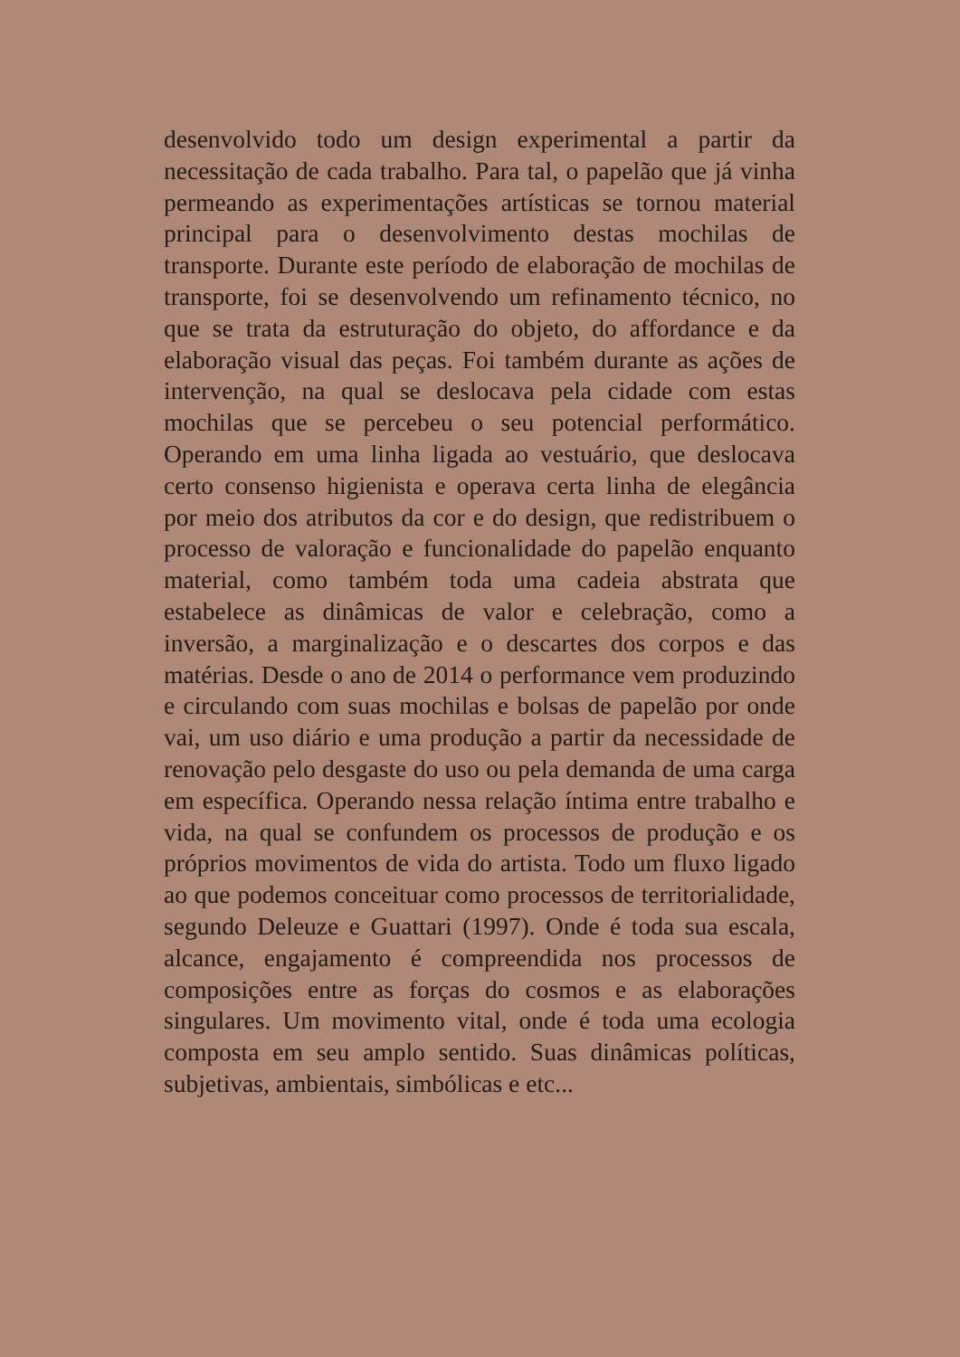desenvolvido todo um design experimental a partir da necessitação de cada trabalho. Para tal, o papelão que já vinha permeando as experimentações artísticas se tornou material principal para o desenvolvimento destas mochilas de transporte. Durante este período de elaboração de mochilas de transporte, foi se desenvolvendo um refinamento técnico, no que se trata da estruturação do objeto, do affordance e da elaboração visual das peças. Foi também durante as ações de intervenção, na qual se deslocava pela cidade com estas mochilas que se percebeu o seu potencial performático. Operando em uma linha ligada ao vestuário, que deslocava certo consenso higienista e operava certa linha de elegância por meio dos atributos da cor e do design, que redistribuem o processo de valoração e funcionalidade do papelão enquanto material, como também toda uma cadeia abstrata que estabelece as dinâmicas de valor e celebração, como a inversão, a marginalização e o descartes dos corpos e das matérias. Desde o ano de 2014 o performance vem produzindo e circulando com suas mochilas e bolsas de papelão por onde vai, um uso diário e uma produção a partir da necessidade de renovação pelo desgaste do uso ou pela demanda de uma carga em específica. Operando nessa relação íntima entre trabalho e vida, na qual se confundem os processos de produção e os próprios movimentos de vida do artista. Todo um fluxo ligado ao que podemos conceituar como processos de territorialidade, segundo Deleuze e Guattari (1997). Onde é toda sua escala, alcance, engajamento é compreendida nos processos de composições entre as forças do cosmos e as elaborações singulares. Um movimento vital, onde é toda uma ecologia composta em seu amplo sentido. Suas dinâmicas políticas, subjetivas, ambientais, simbólicas e etc...